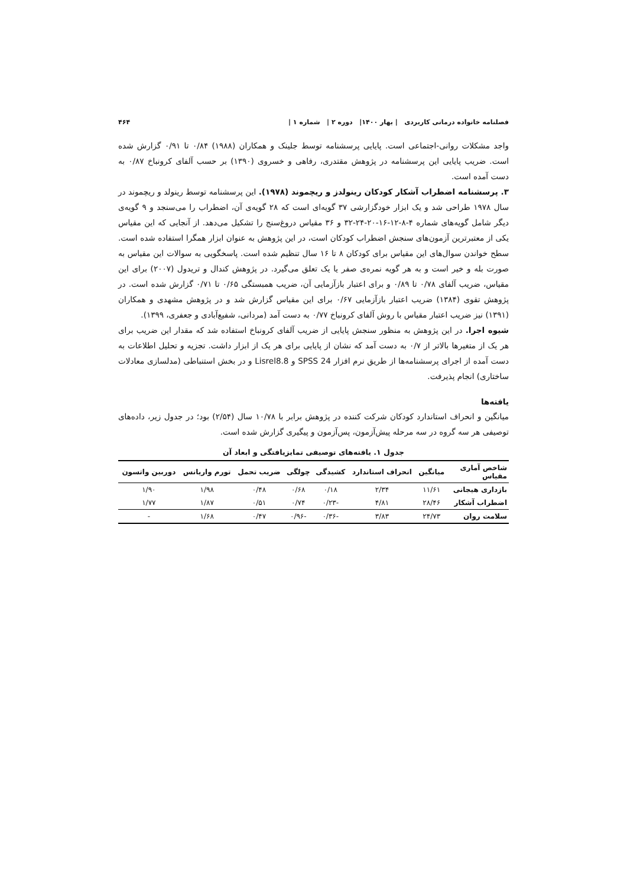فصلنامه خانواده درمانی کاربردی | بهار ۱۴۰۰| دوره ۲ | شماره ۱ | ۴۶۴
واجد مشکلات روانی-اجتماعی است. پایایی پرسشنامه توسط جلینک و همکاران (۱۹۸۸) ۰/۸۴ تا ۰/۹۱ گزارش شده است. ضریب پایایی این پرسشنامه در پژوهش مقتدری، رفاهی و خسروی (۱۳۹۰) بر حسب آلفای کرونباخ ۰/۸۷ به دست آمده است.
۳. پرسشنامه اضطراب آشکار کودکان رینولدز و ریچموند (۱۹۷۸). این پرسشنامه توسط رینولد و ریچموند در سال ۱۹۷۸ طراحی شد و یک ابزار خودگزارشی ۳۷ گویه‌ای است که ۲۸ گویه‌ی آن، اضطراب را می‌سنجد و ۹ گویه‌ی دیگر شامل گویه‌های شماره ۴-۸-۱۲-۱۶-۲۰-۲۴-۳۲ و ۳۶ مقیاس دروغ‌سنج را تشکیل می‌دهد. از آنجایی که این مقیاس یکی از معتبرترین آزمون‌های سنجش اضطراب کودکان است، در این پژوهش به عنوان ابزار همگرا استفاده شده است. سطح خواندن سوال‌های این مقیاس برای کودکان ۸ تا ۱۶ سال تنظیم شده است. پاسخگویی به سوالات این مقیاس به صورت بله و خیر است و به هر گویه نمره‌ی صفر یا یک تعلق می‌گیرد. در پژوهش کندال و تریدول (۲۰۰۷) برای این مقیاس، ضریب آلفای ۰/۷۸ تا ۰/۸۹ و برای اعتبار بازآزمایی آن، ضریب همبستگی ۰/۶۵ تا ۰/۷۱ گزارش شده است. در پژوهش تقوی (۱۳۸۴) ضریب اعتبار بازآزمایی ۰/۶۷ برای این مقیاس گزارش شد و در پژوهش مشهدی و همکاران (۱۳۹۱) نیز ضریب اعتبار مقیاس با روش آلفای کرونباخ ۰/۷۷ به دست آمد (مردانی، شفیع‌آبادی و جعفری، ۱۳۹۹).
شیوه اجرا. در این پژوهش به منظور سنجش پایایی از ضریب آلفای کرونباخ استفاده شد که مقدار این ضریب برای هر یک از متغیرها بالاتر از ۰/۷ به دست آمد که نشان از پایایی برای هر یک از ابزار داشت. تجزیه و تحلیل اطلاعات به دست آمده از اجرای پرسشنامه‌ها از طریق نرم افزار SPSS 24 و Lisrel8.8 و در بخش استنباطی (مدلسازی معادلات ساختاری) انجام پذیرفت.
یافته‌ها
میانگین و انحراف استاندارد کودکان شرکت کننده در پژوهش برابر با ۱۰/۷۸ سال (۲/۵۴) بود؛ در جدول زیر، داده‌های توصیفی هر سه گروه در سه مرحله پیش‌آزمون، پس‌آزمون و پیگیری گزارش شده است.
جدول ۱. یافته‌های توصیفی تمایزیافتگی و ابعاد آن
| شاخص آماری مقیاس | میانگین | انحراف استاندارد | کشیدگی | چولگی | ضریب تحمل | تورم واریانس | دوربین واتسون |
| --- | --- | --- | --- | --- | --- | --- | --- |
| بازداری هیجانی | ۱۱/۶۱ | ۲/۳۴ | ۰/۱۸ | ۰/۶۸ | ۰/۴۸ | ۱/۹۸ | ۱/۹۰ |
| اضطراب آشکار | ۲۸/۴۶ | ۴/۸۱ | -۰/۲۳ | ۰/۷۴ | ۰/۵۱ | ۱/۸۷ | ۱/۷۷ |
| سلامت روان | ۲۴/۷۳ | ۳/۸۳ | -۰/۳۶ | -۰/۹۶ | ۰/۴۷ | ۱/۶۸ | - |